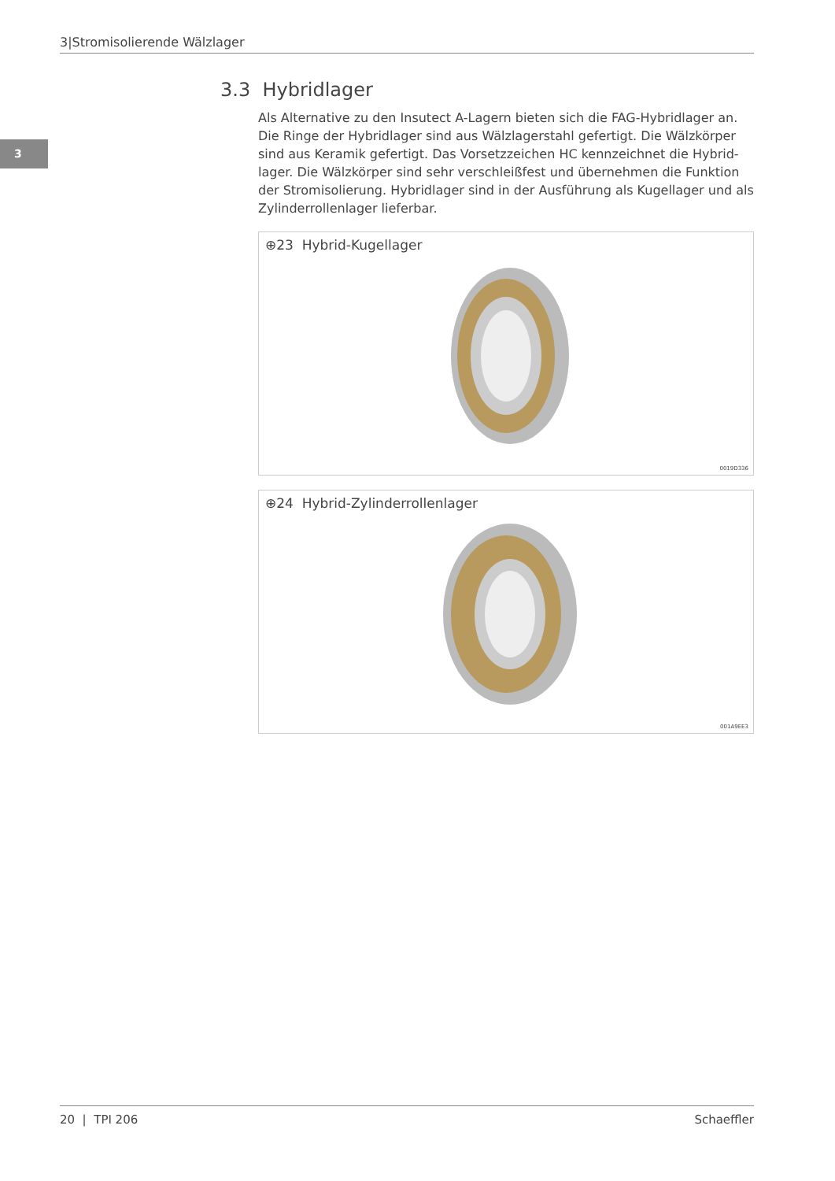3|Stromisolierende Wälzlager
3
3.3 Hybridlager
Als Alternative zu den Insutect A-Lagern bieten sich die FAG-Hybridlager an. Die Ringe der Hybridlager sind aus Wälzlagerstahl gefertigt. Die Wälzkörper sind aus Keramik gefertigt. Das Vorsetzzeichen HC kennzeichnet die Hybrid­lager. Die Wälzkörper sind sehr verschleißfest und übernehmen die Funktion der Stromisolierung. Hybridlager sind in der Ausführung als Kugellager und als Zylinderrollenlager lieferbar.
⊕23 Hybrid-Kugellager
0019D336
⊕24 Hybrid-Zylinderrollenlager
001A9EE3
20 | TPI 206 Schaeffler